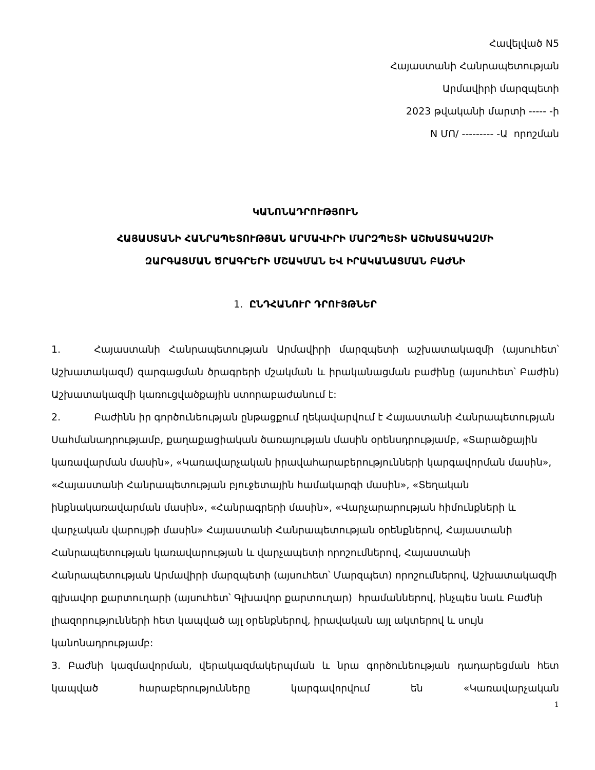Հավելված N5
Հայաստանի Հանրապետության
Արմավիրի մարզպետի
2023 թվականի մարտի ----- -ի
N ՄՈ/ --------- -Ա որոշման
ԿԱՆՈՆԱԴՐՈՒԹՅՈՒՆ
ՀԱՅԱՍՏԱՆԻ ՀԱՆՐԱՊԵՏՈՒԹՅԱՆ ԱՐՄԱՎԻՐԻ ՄԱՐԶՊԵՏԻ ԱՇԽԱՏԱԿԱԶՄԻ
ԶԱՐԳԱՑՄԱՆ ԾՐԱԳՐԵՐԻ ՄՇԱԿՄԱՆ ԵՎ ԻՐԱԿԱՆԱՑՄԱՆ ԲԱԺՆԻ
1. ԸՆԴՀԱՆՈՒՐ ԴՐՈՒՅԹՆԵՐ
1. Հայաստանի Հանրապետության Արմավիրի մարզպետի աշխատակազմի (այսուհետ՝ Աշխատակազմ) զարգացման ծրագրերի մշակման և իրականացման բաժինը (այսուհետ՝ Բաժին) Աշխատակազմի կառուցվածքային ստորաբաժանում է:
2. Բաժինն իր գործունեության ընթացքում ղեկավարվում է Հայաստանի Հանրապետության Սահմանադրությամբ, քաղաքացիական ծառայության մասին օրենսդրությամբ, «Տարածքային կառավարման մասին», «Կառավարչական իրավահարաբերությունների կարգավորման մասին», «Հայաստանի Հանրապետության բյուջետային համակարգի մասին», «Տեղական ինքնակառավարման մասին», «Հանրագրերի մասին», «Վարչարարության հիմունքների և վարչական վարույթի մասին» Հայաստանի Հանրապետության օրենքներով, Հայաստանի Հանրապետության կառավարության և վարչապետի որոշումներով, Հայաստանի Հանրապետության Արմավիրի մարզպետի (այսուհետ՝ Մարզպետ) որոշումներով, Աշխատակազմի գլխավոր քարտուղարի (այսուհետ՝ Գլխավոր քարտուղար) հրամաններով, ինչպես նաև Բաժնի լիազորությունների հետ կապված այլ օրենքներով, իրավական այլ ակտերով և սույն կանոնադրությամբ:
3. Բաժնի կազմավորման, վերակազմակերպման և նրա գործունեության դադարեցման հետ կապված հարաբերությունները կարգավորվում են «Կառավարչական
1